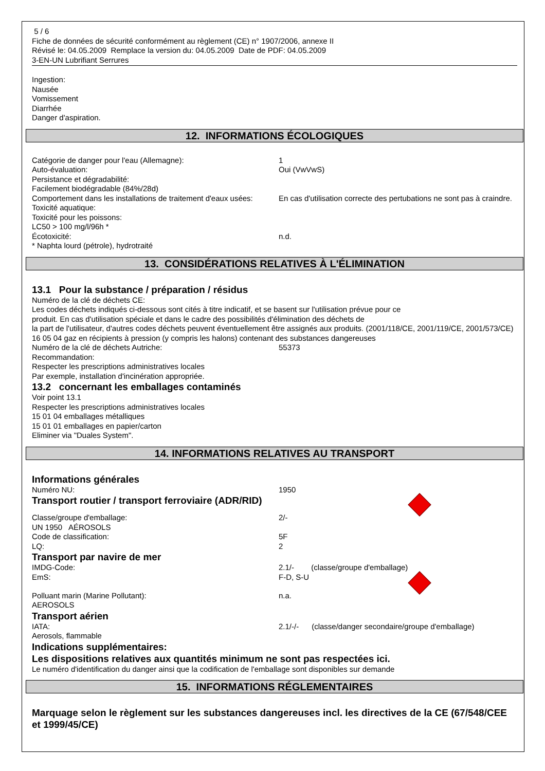5 / 6
Fiche de données de sécurité conformément au règlement (CE) n° 1907/2006, annexe II
Révisé le: 04.05.2009 Remplace la version du: 04.05.2009 Date de PDF: 04.05.2009
3-EN-UN Lubrifiant Serrures
Ingestion:
Nausée
Vomissement
Diarrhée
Danger d'aspiration.
12. INFORMATIONS ÉCOLOGIQUES
Catégorie de danger pour l'eau (Allemagne): 1
Auto-évaluation: Oui (VwVwS)
Persistance et dégradabilité:
Facilement biodégradable (84%/28d)
Comportement dans les installations de traitement d'eaux usées:
En cas d'utilisation correcte des pertubations ne sont pas à craindre.
Toxicité aquatique:
Toxicité pour les poissons:
LC50 > 100 mg/l/96h *
Écotoxicité: n.d.
* Naphta lourd (pétrole), hydrotraité
13. CONSIDÉRATIONS RELATIVES À L'ÉLIMINATION
13.1 Pour la substance / préparation / résidus
Numéro de la clé de déchets CE:
Les codes déchets indiqués ci-dessous sont cités à titre indicatif, et se basent sur l'utilisation prévue pour ce
produit. En cas d'utilisation spéciale et dans le cadre des possibilités d'élimination des déchets de
la part de l'utilisateur, d'autres codes déchets peuvent éventuellement être assignés aux produits. (2001/118/CE, 2001/119/CE, 2001/573/CE)
16 05 04 gaz en récipients à pression (y compris les halons) contenant des substances dangereuses
Numéro de la clé de déchets Autriche: 55373
Recommandation:
Respecter les prescriptions administratives locales
Par exemple, installation d'incinération appropriée.
13.2 concernant les emballages contaminés
Voir point 13.1
Respecter les prescriptions administratives locales
15 01 04 emballages métalliques
15 01 01 emballages en papier/carton
Eliminer via "Duales System".
14. INFORMATIONS RELATIVES AU TRANSPORT
Informations générales
Numéro NU: 1950
Transport routier / transport ferroviaire (ADR/RID)
Classe/groupe d'emballage: 2/-
UN 1950 AÉROSOLS
Code de classification: 5F
LQ: 2
Transport par navire de mer
IMDG-Code: 2.1/- (classe/groupe d'emballage)
EmS: F-D, S-U
Polluant marin (Marine Pollutant): n.a.
AEROSOLS
Transport aérien
IATA: 2.1/-/- (classe/danger secondaire/groupe d'emballage)
Aerosols, flammable
Indications supplémentaires:
Les dispositions relatives aux quantités minimum ne sont pas respectées ici.
Le numéro d'identification du danger ainsi que la codification de l'emballage sont disponibles sur demande
15. INFORMATIONS RÉGLEMENTAIRES
Marquage selon le règlement sur les substances dangereuses incl. les directives de la CE (67/548/CEE et 1999/45/CE)